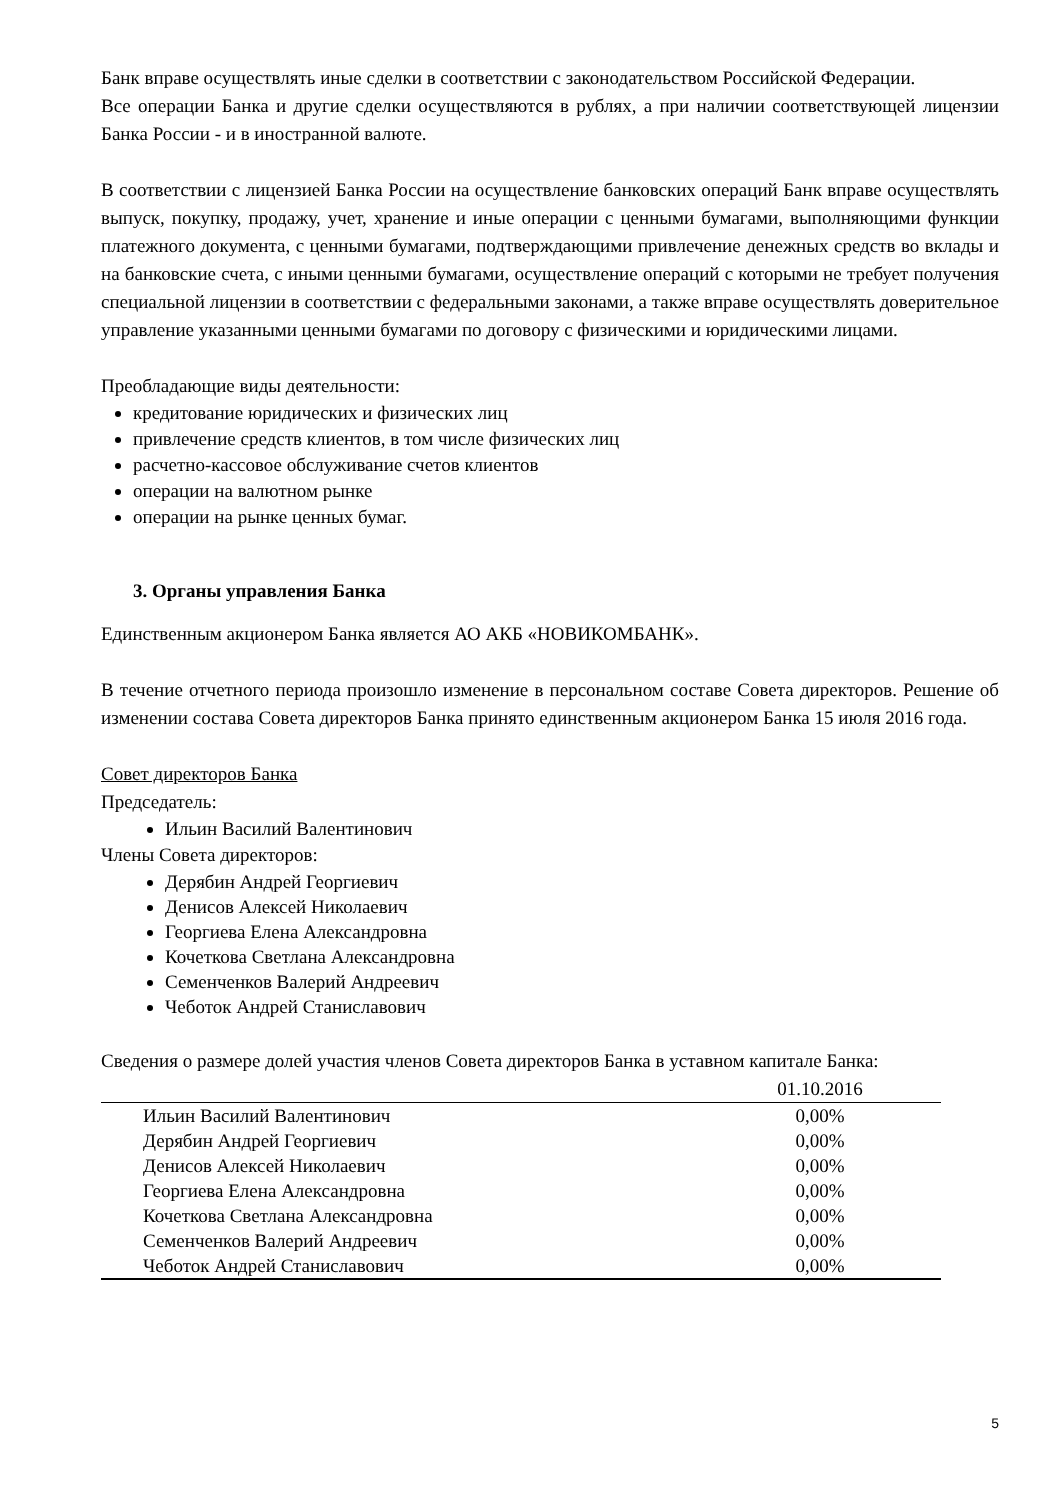Банк вправе осуществлять иные сделки в соответствии с законодательством Российской Федерации.
Все операции Банка и другие сделки осуществляются в рублях, а при наличии соответствующей лицензии Банка России - и в иностранной валюте.
В соответствии с лицензией Банка России на осуществление банковских операций Банк вправе осуществлять выпуск, покупку, продажу, учет, хранение и иные операции с ценными бумагами, выполняющими функции платежного документа, с ценными бумагами, подтверждающими привлечение денежных средств во вклады и на банковские счета, с иными ценными бумагами, осуществление операций с которыми не требует получения специальной лицензии в соответствии с федеральными законами, а также вправе осуществлять доверительное управление указанными ценными бумагами по договору с физическими и юридическими лицами.
Преобладающие виды деятельности:
кредитование юридических и физических лиц
привлечение средств клиентов, в том числе физических лиц
расчетно-кассовое обслуживание счетов клиентов
операции на валютном рынке
операции на рынке ценных бумаг.
3. Органы управления Банка
Единственным акционером Банка является АО АКБ «НОВИКОМБАНК».
В течение отчетного периода произошло изменение в персональном составе Совета директоров. Решение об изменении состава Совета директоров Банка принято единственным акционером Банка 15 июля 2016 года.
Совет директоров Банка
Председатель:
Ильин Василий Валентинович
Члены Совета директоров:
Дерябин Андрей Георгиевич
Денисов Алексей Николаевич
Георгиева Елена Александровна
Кочеткова Светлана Александровна
Семенченков Валерий Андреевич
Чеботок Андрей Станиславович
Сведения о размере долей участия членов Совета директоров Банка в уставном капитале Банка:
| | 01.10.2016 |
| --- | --- |
| Ильин Василий Валентинович | 0,00% |
| Дерябин Андрей Георгиевич | 0,00% |
| Денисов Алексей Николаевич | 0,00% |
| Георгиева Елена Александровна | 0,00% |
| Кочеткова Светлана Александровна | 0,00% |
| Семенченков Валерий Андреевич | 0,00% |
| Чеботок Андрей Станиславович | 0,00% |
5